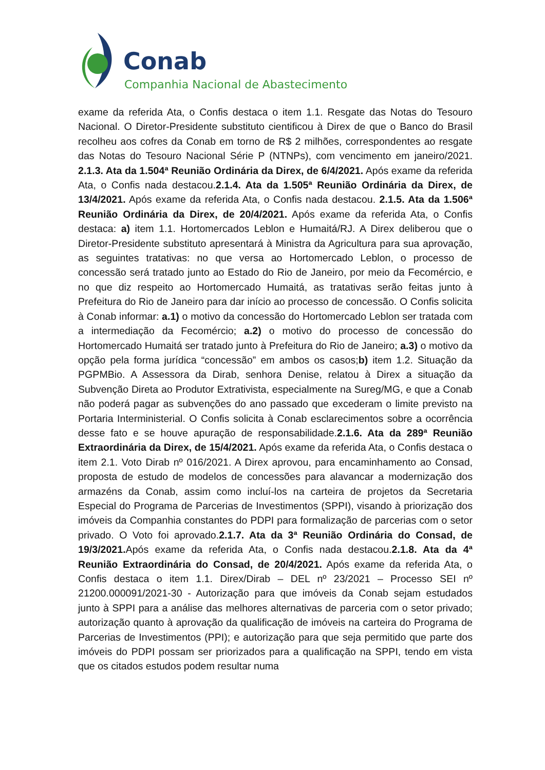Conab
Companhia Nacional de Abastecimento
exame da referida Ata, o Confis destaca o item 1.1. Resgate das Notas do Tesouro Nacional. O Diretor-Presidente substituto cientificou à Direx de que o Banco do Brasil recolheu aos cofres da Conab em torno de R$ 2 milhões, correspondentes ao resgate das Notas do Tesouro Nacional Série P (NTNPs), com vencimento em janeiro/2021. 2.1.3. Ata da 1.504ª Reunião Ordinária da Direx, de 6/4/2021. Após exame da referida Ata, o Confis nada destacou.2.1.4. Ata da 1.505ª Reunião Ordinária da Direx, de 13/4/2021. Após exame da referida Ata, o Confis nada destacou. 2.1.5. Ata da 1.506ª Reunião Ordinária da Direx, de 20/4/2021. Após exame da referida Ata, o Confis destaca: a) item 1.1. Hortomercados Leblon e Humaitá/RJ. A Direx deliberou que o Diretor-Presidente substituto apresentará à Ministra da Agricultura para sua aprovação, as seguintes tratativas: no que versa ao Hortomercado Leblon, o processo de concessão será tratado junto ao Estado do Rio de Janeiro, por meio da Fecomércio, e no que diz respeito ao Hortomercado Humaitá, as tratativas serão feitas junto à Prefeitura do Rio de Janeiro para dar início ao processo de concessão. O Confis solicita à Conab informar: a.1) o motivo da concessão do Hortomercado Leblon ser tratada com a intermediação da Fecomércio; a.2) o motivo do processo de concessão do Hortomercado Humaitá ser tratado junto à Prefeitura do Rio de Janeiro; a.3) o motivo da opção pela forma jurídica “concessão” em ambos os casos;b) item 1.2. Situação da PGPMBio. A Assessora da Dirab, senhora Denise, relatou à Direx a situação da Subvenção Direta ao Produtor Extrativista, especialmente na Sureg/MG, e que a Conab não poderá pagar as subvenções do ano passado que excederam o limite previsto na Portaria Interministerial. O Confis solicita à Conab esclarecimentos sobre a ocorrência desse fato e se houve apuração de responsabilidade.2.1.6. Ata da 289ª Reunião Extraordinária da Direx, de 15/4/2021. Após exame da referida Ata, o Confis destaca o item 2.1. Voto Dirab nº 016/2021. A Direx aprovou, para encaminhamento ao Consad, proposta de estudo de modelos de concessões para alavancar a modernização dos armazéns da Conab, assim como incluí-los na carteira de projetos da Secretaria Especial do Programa de Parcerias de Investimentos (SPPI), visando à priorização dos imóveis da Companhia constantes do PDPI para formalização de parcerias com o setor privado. O Voto foi aprovado.2.1.7. Ata da 3ª Reunião Ordinária do Consad, de 19/3/2021. Após exame da referida Ata, o Confis nada destacou.2.1.8. Ata da 4ª Reunião Extraordinária do Consad, de 20/4/2021. Após exame da referida Ata, o Confis destaca o item 1.1. Direx/Dirab – DEL nº 23/2021 – Processo SEI nº 21200.000091/2021-30 - Autorização para que imóveis da Conab sejam estudados junto à SPPI para a análise das melhores alternativas de parceria com o setor privado; autorização quanto à aprovação da qualificação de imóveis na carteira do Programa de Parcerias de Investimentos (PPI); e autorização para que seja permitido que parte dos imóveis do PDPI possam ser priorizados para a qualificação na SPPI, tendo em vista que os citados estudos podem resultar numa